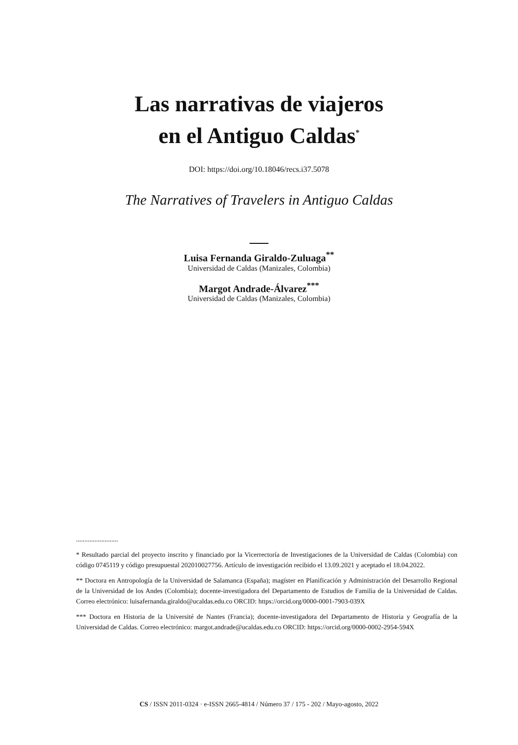Las narrativas de viajeros
en el Antiguo Caldas<sup>*</sup>
DOI: https://doi.org/10.18046/recs.i37.5078
The Narratives of Travelers in Antiguo Caldas
Luisa Fernanda Giraldo-Zuluaga<sup>**</sup>
Universidad de Caldas (Manizales, Colombia)
Margot Andrade-Álvarez<sup>***</sup>
Universidad de Caldas (Manizales, Colombia)
.........................
* Resultado parcial del proyecto inscrito y financiado por la Vicerrectoría de Investigaciones de la Universidad de Caldas (Colombia) con código 0745119 y código presupuestal 202010027756. Artículo de investigación recibido el 13.09.2021 y aceptado el 18.04.2022.
** Doctora en Antropología de la Universidad de Salamanca (España); magíster en Planificación y Administración del Desarrollo Regional de la Universidad de los Andes (Colombia); docente-investigadora del Departamento de Estudios de Familia de la Universidad de Caldas. Correo electrónico: luisafernanda.giraldo@ucaldas.edu.co ORCID: https://orcid.org/0000-0001-7903-039X
*** Doctora en Historia de la Université de Nantes (Francia); docente-investigadora del Departamento de Historia y Geografía de la Universidad de Caldas. Correo electrónico: margot.andrade@ucaldas.edu.co ORCID: https://orcid.org/0000-0002-2954-594X
CS / ISSN 2011-0324 · e-ISSN 2665-4814 / Número 37 / 175 - 202 / Mayo-agosto, 2022